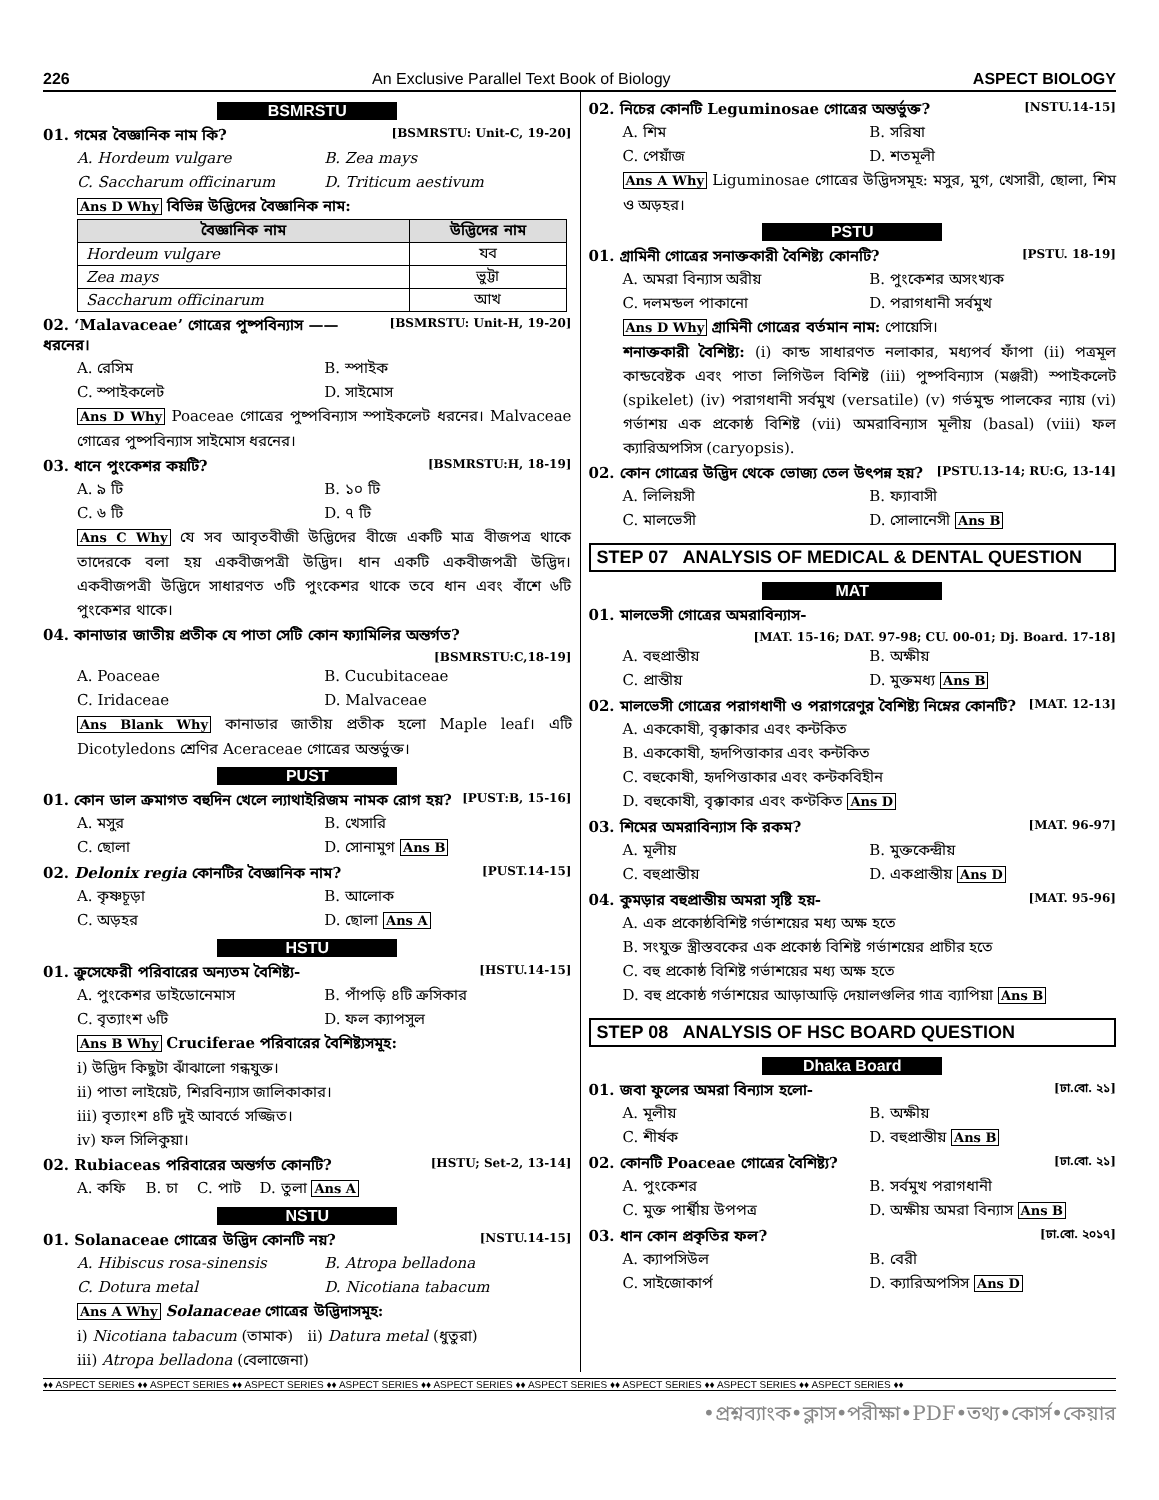226 An Exclusive Parallel Text Book of Biology ASPECT BIOLOGY
BSMRSTU
01. গমের বৈজ্ঞানিক নাম কি? [BSMRSTU: Unit-C, 19-20]
A. Hordeum vulgare B. Zea mays C. Saccharum officinarum D. Triticum aestivum
Ans D Why বিভিন্ন উদ্ভিদের বৈজ্ঞানিক নাম:
| বৈজ্ঞানিক নাম | উদ্ভিদের নাম |
| --- | --- |
| Hordeum vulgare | যব |
| Zea mays | ভুট্টা |
| Saccharum officinarum | আখ |
02. ‘Malavaceae’ গোত্রের পুষ্পবিন্যাস —— ধরনের। [BSMRSTU: Unit-H, 19-20]
A. রেসিম B. স্পাইক C. স্পাইকলেট D. সাইমোস
Ans D Why Poaceae গোত্রের পুষ্পবিন্যাস স্পাইকলেট ধরনের। Malvaceae গোত্রের পুষ্পবিন্যাস সাইমোস ধরনের।
03. ধানে পুংকেশর কয়টি? [BSMRSTU:H, 18-19]
A. ৯ টি B. ১০ টি C. ৬ টি D. ৭ টি
Ans C Why যে সব আবৃতবীজী উদ্ভিদের বীজে একটি মাত্র বীজপত্র থাকে তাদেরকে বলা হয় একবীজপত্রী উদ্ভিদ। ধান একটি একবীজপত্রী উদ্ভিদ। একবীজপত্রী উদ্ভিদে সাধারণত ৩টি পুংকেশর থাকে তবে ধান এবং বাঁশে ৬টি পুংকেশর থাকে।
04. কানাডার জাতীয় প্রতীক যে পাতা সেটি কোন ফ্যামিলির অন্তর্গত?
[BSMRSTU:C,18-19]
A. Poaceae B. Cucubitaceae C. Iridaceae D. Malvaceae
Ans Blank Why কানাডার জাতীয় প্রতীক হলো Maple leaf। এটি Dicotyledons শ্রেণির Aceraceae গোত্রের অন্তর্ভুক্ত।
PUST
01. কোন ডাল ক্রমাগত বহুদিন খেলে ল্যাথাইরিজম নামক রোগ হয়? [PUST:B, 15-16]
A. মসুর B. খেসারি C. ছোলা D. সোনামুগ Ans B
02. Delonix regia কোনটির বৈজ্ঞানিক নাম? [PUST.14-15]
A. কৃষ্ণচূড়া B. আলোক C. অড়হর D. ছোলা Ans A
HSTU
01. ক্রুসেফেরী পরিবারের অন্যতম বৈশিষ্ট্য- [HSTU.14-15]
A. পুংকেশর ডাইডোনেমাস B. পাঁপড়ি ৪টি ক্রসিকার C. বৃত্যাংশ ৬টি D. ফল ক্যাপসুল
Ans B Why Cruciferae পরিবারের বৈশিষ্ট্যসমূহ:
i) উদ্ভিদ কিছুটা ঝাঁঝালো গন্ধযুক্ত।
ii) পাতা লাইয়েট, শিরবিন্যাস জালিকাকার।
iii) বৃত্যাংশ ৪টি দুই আবর্তে সজ্জিত।
iv) ফল সিলিকুয়া।
02. Rubiaceas পরিবারের অন্তর্গত কোনটি? [HSTU; Set-2, 13-14]
A. কফি B. চা C. পাট D. তুলা Ans A
NSTU
01. Solanaceae গোত্রের উদ্ভিদ কোনটি নয়? [NSTU.14-15]
A. Hibiscus rosa-sinensis B. Atropa belladona C. Dotura metal D. Nicotiana tabacum
Ans A Why Solanaceae গোত্রের উদ্ভিদাসমূহ:
i) Nicotiana tabacum (তামাক) ii) Datura metal (ধুতুরা)
iii) Atropa belladona (বেলাজেনা)
02. নিচের কোনটি Leguminosae গোত্রের অন্তর্ভুক্ত? [NSTU.14-15]
A. শিম B. সরিষা C. পেয়াঁজ D. শতমূলী
Ans A Why Liguminosae গোত্রের উদ্ভিদসমূহ: মসুর, মুগ, খেসারী, ছোলা, শিম ও অড়হর।
PSTU
01. গ্রামিনী গোত্রের সনাক্তকারী বৈশিষ্ট্য কোনটি? [PSTU. 18-19]
A. অমরা বিন্যাস অরীয় B. পুংকেশর অসংখ্যক C. দলমন্ডল পাকানো D. পরাগধানী সর্বমুখ
Ans D Why গ্রামিনী গোত্রের বর্তমান নাম: পোয়েসি।
শনাক্তকারী বৈশিষ্ট্য: (i) কান্ড সাধারণত নলাকার, মধ্যপর্ব ফাঁপা (ii) পত্রমূল কান্ডবেষ্টক এবং পাতা লিগিউল বিশিষ্ট (iii) পুষ্পবিন্যাস (মঞ্জরী) স্পাইকলেট (spikelet) (iv) পরাগধানী সর্বমুখ (versatile) (v) গর্ভমুন্ড পালকের ন্যায় (vi) গর্ভাশয় এক প্রকোষ্ঠ বিশিষ্ট (vii) অমরাবিন্যাস মূলীয় (basal) (viii) ফল ক্যারিঅপসিস (caryopsis).
02. কোন গোত্রের উদ্ভিদ থেকে ভোজ্য তেল উৎপন্ন হয়? [PSTU.13-14; RU:G, 13-14]
A. লিলিয়সী B. ফ্যাবাসী C. মালভেসী D. সোলানেসী Ans B
STEP 07 ANALYSIS OF MEDICAL & DENTAL QUESTION
MAT
01. মালভেসী গোত্রের অমরাবিন্যাস-
[MAT. 15-16; DAT. 97-98; CU. 00-01; Dj. Board. 17-18]
A. বহুপ্রান্তীয় B. অক্ষীয় C. প্রান্তীয় D. মুক্তমধ্য Ans B
02. মালভেসী গোত্রের পরাগধাণী ও পরাগরেণুর বৈশিষ্ট্য নিম্নের কোনটি? [MAT. 12-13]
A. এককোষী, বৃক্কাকার এবং কন্টকিত
B. এককোষী, হৃদপিত্তাকার এবং কন্টকিত
C. বহুকোষী, হৃদপিত্তাকার এবং কন্টকবিহীন
D. বহুকোষী, বৃক্কাকার এবং কণ্টকিত Ans D
03. শিমের অমরাবিন্যাস কি রকম? [MAT. 96-97]
A. মূলীয় B. মুক্তকেন্দ্রীয় C. বহুপ্রান্তীয় D. একপ্রান্তীয় Ans D
04. কুমড়ার বহুপ্রান্তীয় অমরা সৃষ্টি হয়- [MAT. 95-96]
A. এক প্রকোষ্ঠবিশিষ্ট গর্ভাশয়ের মধ্য অক্ষ হতে
B. সংযুক্ত স্ত্রীস্তবকের এক প্রকোষ্ঠ বিশিষ্ট গর্ভাশয়ের প্রাচীর হতে
C. বহু প্রকোষ্ঠ বিশিষ্ট গর্ভাশয়ের মধ্য অক্ষ হতে
D. বহু প্রকোষ্ঠ গর্ভাশয়ের আড়াআড়ি দেয়ালগুলির গাত্র ব্যাপিয়া Ans B
STEP 08 ANALYSIS OF HSC BOARD QUESTION
Dhaka Board
01. জবা ফুলের অমরা বিন্যাস হলো- [ঢা.বো. ২১]
A. মূলীয় B. অক্ষীয় C. শীর্ষক D. বহুপ্রান্তীয় Ans B
02. কোনটি Poaceae গোত্রের বৈশিষ্ট্য? [ঢা.বো. ২১]
A. পুংকেশর B. সর্বমুখ পরাগধানী C. মুক্ত পার্শ্বীয় উপপত্র D. অক্ষীয় অমরা বিন্যাস Ans B
03. ধান কোন প্রকৃতির ফল? [ঢা.বো. ২০১৭]
A. ক্যাপসিউল B. বেরী C. সাইজোকার্প D. ক্যারিঅপসিস Ans D
♦♦ ASPECT SERIES ♦♦ ASPECT SERIES ♦♦ ASPECT SERIES ♦♦ ASPECT SERIES ♦♦ ASPECT SERIES ♦♦ ASPECT SERIES ♦♦ ASPECT SERIES ♦♦ ASPECT SERIES ♦♦ ASPECT SERIES ♦♦
•প্রশ্নব্যাংক•ক্লাস•পরীক্ষা•PDF•তথ্য•কোর্স•কেয়ার